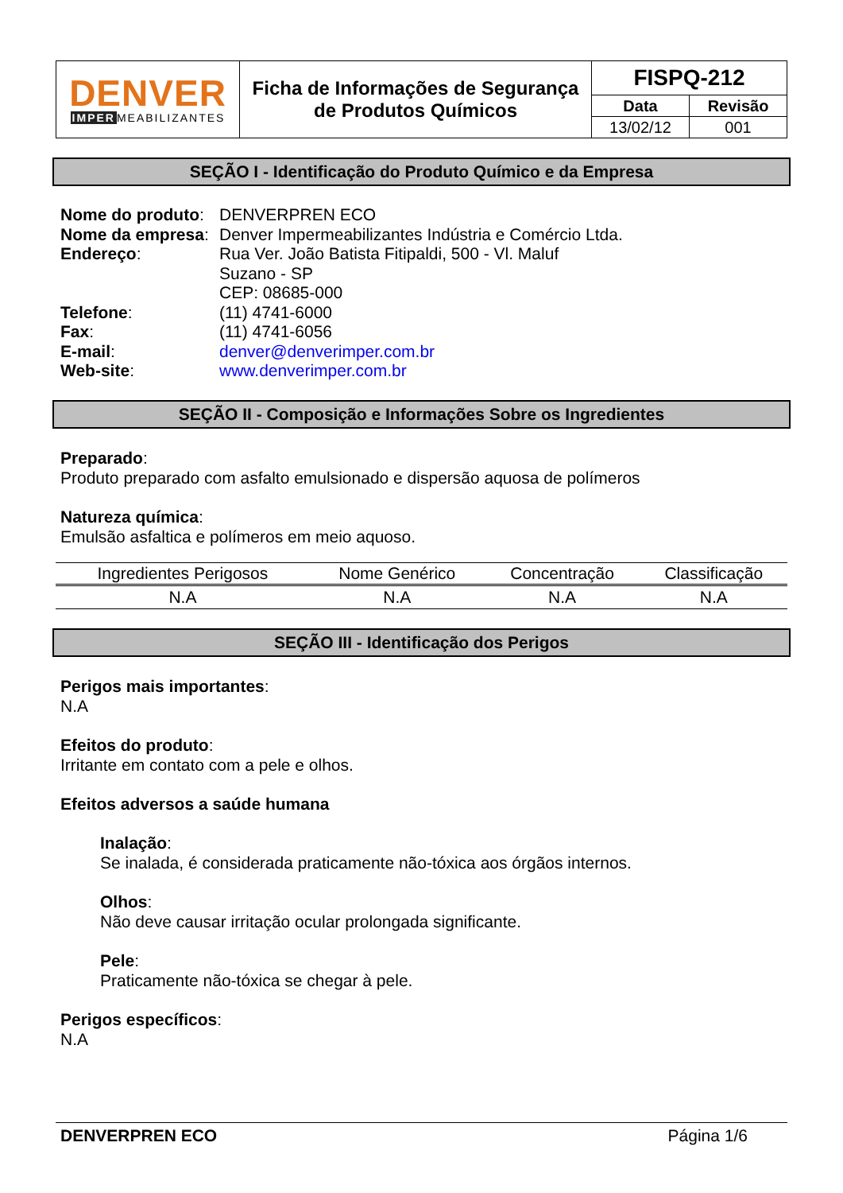| DENVER IMPER MEABILIZANTES | Ficha de Informações de Segurança de Produtos Químicos | FISPQ-212 | |
| | | Data | Revisão |
| | | 13/02/12 | 001 |
SEÇÃO I - Identificação do Produto Químico e da Empresa
| Nome do produto : | DENVERPREN ECO |
| Nome da empresa : | Denver Impermeabilizantes Indústria e Comércio Ltda. |
| Endereço : | Rua Ver. João Batista Fitipaldi, 500 - Vl. Maluf Suzano - SP CEP: 08685-000 |
| Telefone : | (11) 4741-6000 |
| Fax : | (11) 4741-6056 |
| E-mail : | denver@denverimper.com.br |
| Web-site : | www.denverimper.com.br |
SEÇÃO II - Composição e Informações Sobre os Ingredientes
Preparado:
Produto preparado com asfalto emulsionado e dispersão aquosa de polímeros
Natureza química:
Emulsão asfaltica e polímeros em meio aquoso.
| Ingredientes Perigosos | Nome Genérico | Concentração | Classificação |
| --- | --- | --- | --- |
| N.A | N.A | N.A | N.A |
SEÇÃO III - Identificação dos Perigos
Perigos mais importantes:
N.A
Efeitos do produto:
Irritante em contato com a pele e olhos.
Efeitos adversos a saúde humana
Inalação:
Se inalada, é considerada praticamente não-tóxica aos órgãos internos.
Olhos:
Não deve causar irritação ocular prolongada significante.
Pele:
Praticamente não-tóxica se chegar à pele.
Perigos específicos:
N.A
DENVERPREN ECO Página 1/6